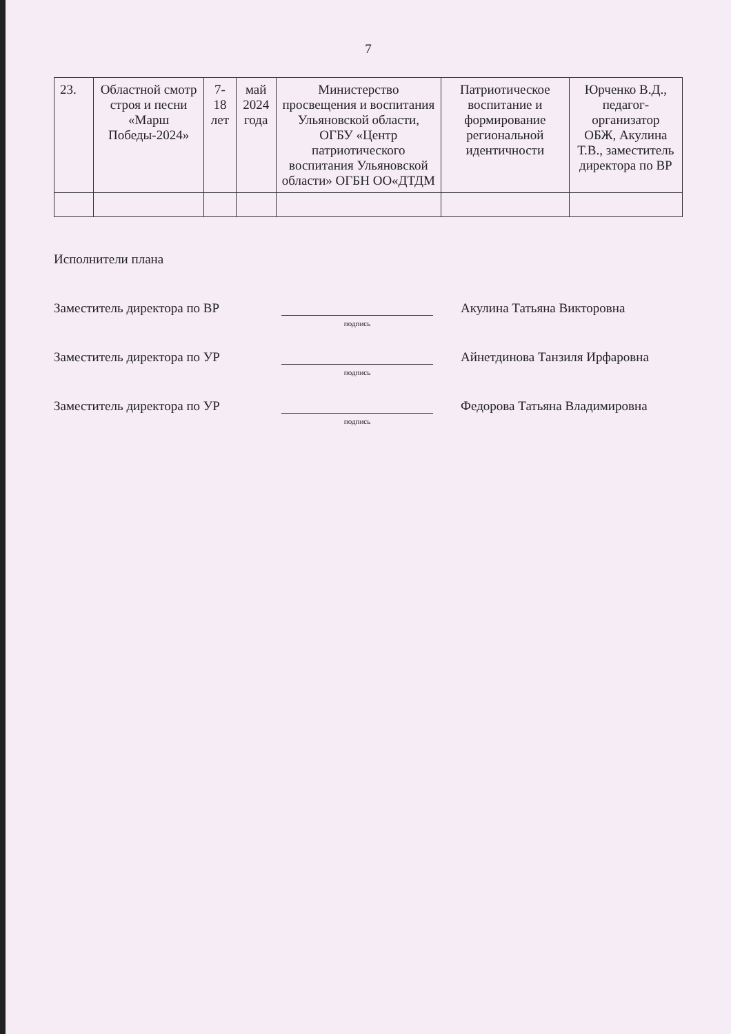7
| 23. | Областной смотр строя и песни «Марш Победы-2024» | 7-18 лет | май 2024 года | Министерство просвещения и воспитания Ульяновской области, ОГБУ «Центр патриотического воспитания Ульяновской области» ОГБН ОО«ДТДМ | Патриотическое воспитание и формирование региональной идентичности | Юрченко В.Д., педагог- организатор ОБЖ, Акулина Т.В., заместитель директора по ВР |
Исполнители плана
Заместитель директора по ВР
подпись
Акулина Татьяна Викторовна
Заместитель директора по УР
подпись
Айнетдинова Танзиля Ирфаровна
Заместитель директора по УР
подпись
Федорова Татьяна Владимировна